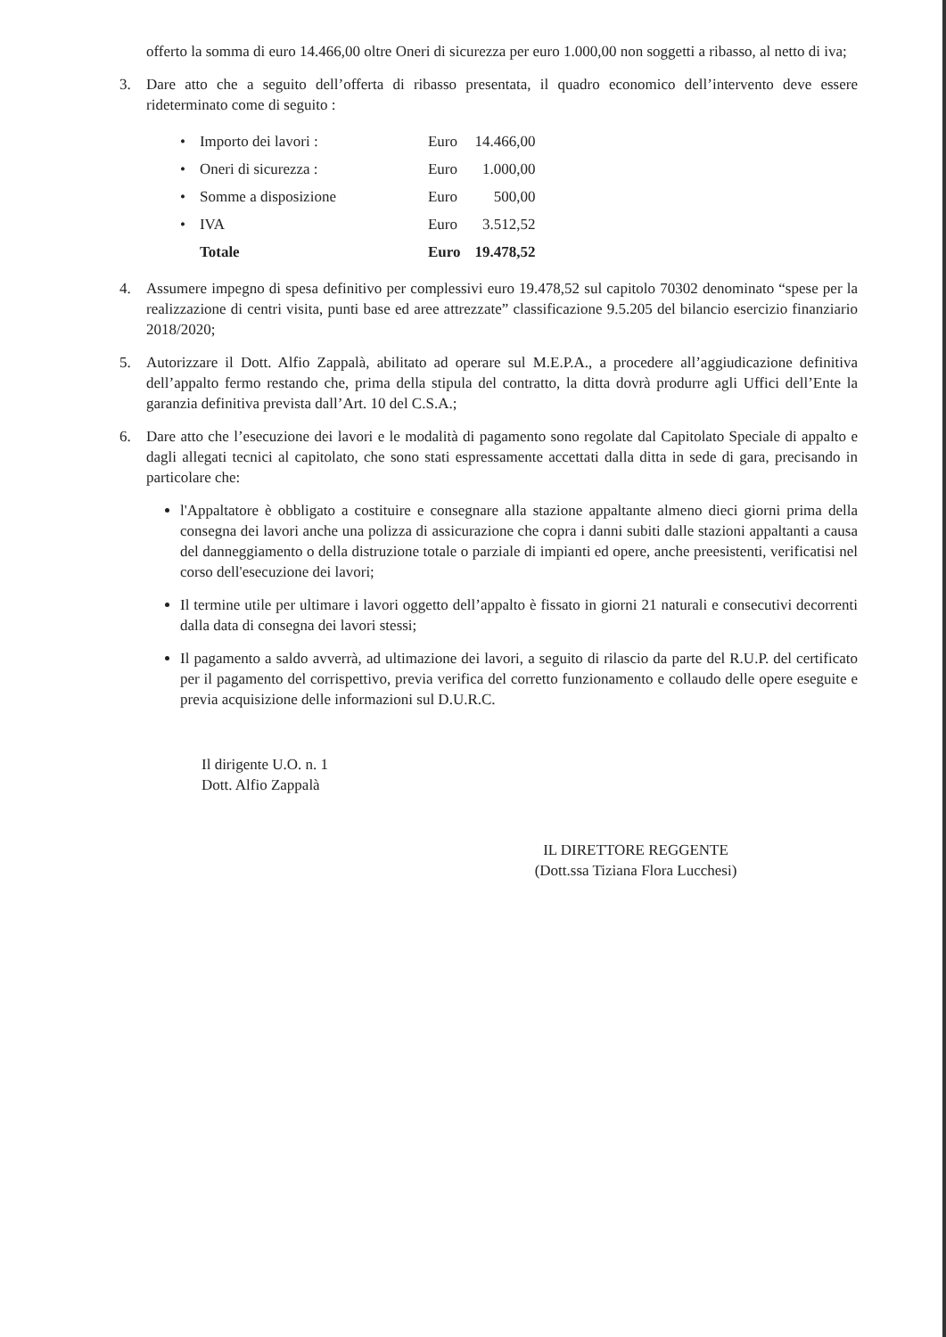offerto la somma di euro 14.466,00 oltre Oneri di sicurezza per euro 1.000,00 non soggetti a ribasso, al netto di iva;
3. Dare atto che a seguito dell’offerta di ribasso presentata, il quadro economico dell’intervento deve essere rideterminato come di seguito :
| • | Importo dei lavori : | Euro | 14.466,00 |
| • | Oneri di sicurezza : | Euro | 1.000,00 |
| • | Somme a disposizione | Euro | 500,00 |
| • | IVA | Euro | 3.512,52 |
| | Totale | Euro | 19.478,52 |
4. Assumere impegno di spesa definitivo per complessivi euro 19.478,52 sul capitolo 70302 denominato “spese per la realizzazione di centri visita, punti base ed aree attrezzate” classificazione 9.5.205 del bilancio esercizio finanziario 2018/2020;
5. Autorizzare il Dott. Alfio Zappalà, abilitato ad operare sul M.E.P.A., a procedere all’aggiudicazione definitiva dell’appalto fermo restando che, prima della stipula del contratto, la ditta dovrà produrre agli Uffici dell’Ente la garanzia definitiva prevista dall’Art. 10 del C.S.A.;
6. Dare atto che l’esecuzione dei lavori e le modalità di pagamento sono regolate dal Capitolato Speciale di appalto e dagli allegati tecnici al capitolato, che sono stati espressamente accettati dalla ditta in sede di gara, precisando in particolare che:
l'Appaltatore è obbligato a costituire e consegnare alla stazione appaltante almeno dieci giorni prima della consegna dei lavori anche una polizza di assicurazione che copra i danni subiti dalle stazioni appaltanti a causa del danneggiamento o della distruzione totale o parziale di impianti ed opere, anche preesistenti, verificatisi nel corso dell'esecuzione dei lavori;
Il termine utile per ultimare i lavori oggetto dell’appalto è fissato in giorni 21 naturali e consecutivi decorrenti dalla data di consegna dei lavori stessi;
Il pagamento a saldo avverrà, ad ultimazione dei lavori, a seguito di rilascio da parte del R.U.P. del certificato per il pagamento del corrispettivo, previa verifica del corretto funzionamento e collaudo delle opere eseguite e previa acquisizione delle informazioni sul D.U.R.C.
Il dirigente U.O. n. 1
Dott. Alfio Zappalà
IL DIRETTORE REGGENTE
(Dott.ssa Tiziana Flora Lucchesi)